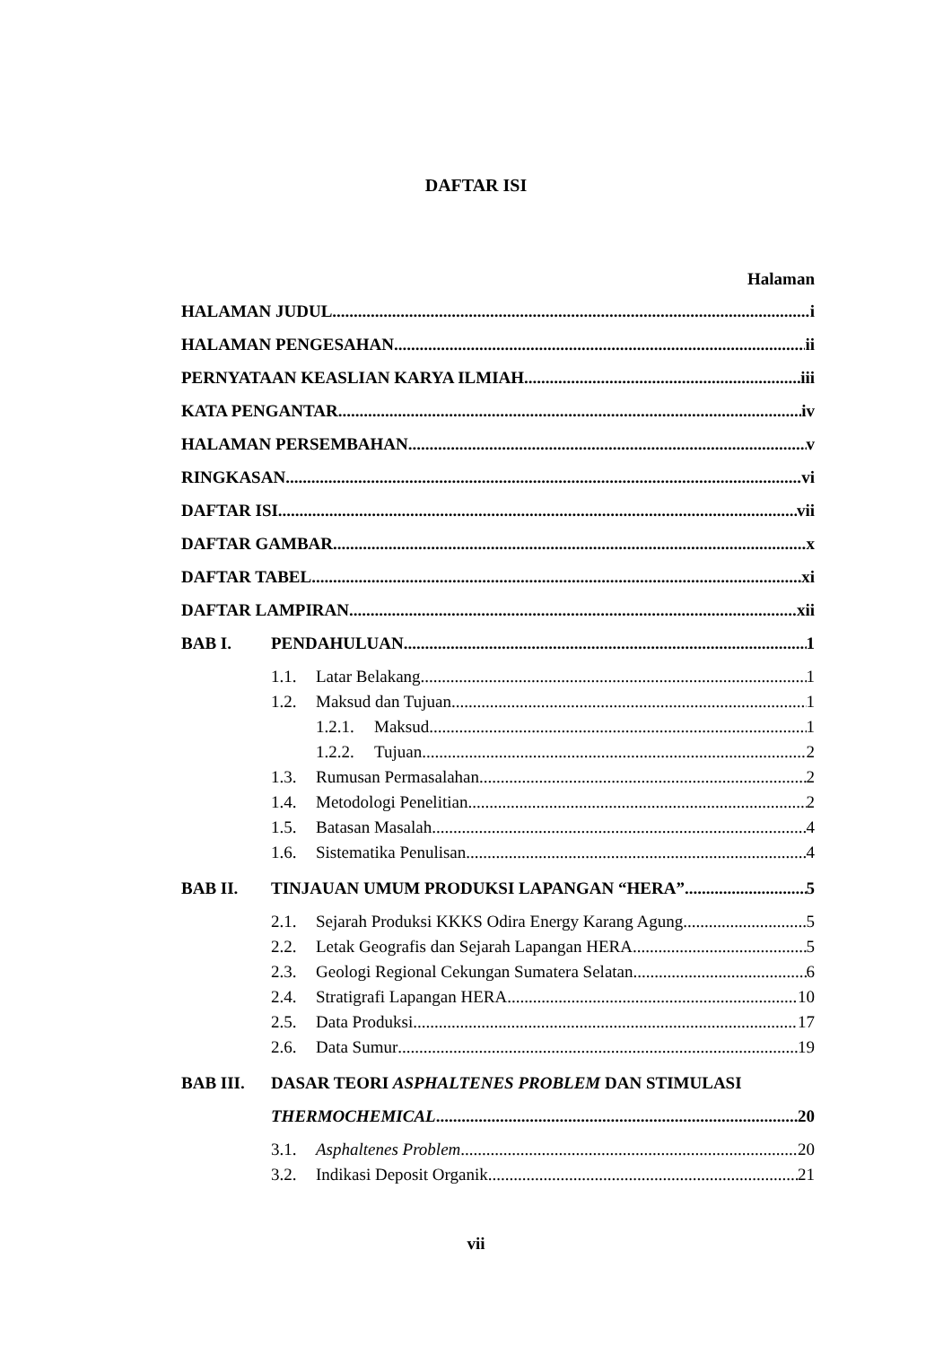DAFTAR ISI
Halaman
HALAMAN JUDUL i
HALAMAN PENGESAHAN ii
PERNYATAAN KEASLIAN KARYA ILMIAH iii
KATA PENGANTAR iv
HALAMAN PERSEMBAHAN v
RINGKASAN vi
DAFTAR ISI vii
DAFTAR GAMBAR x
DAFTAR TABEL xi
DAFTAR LAMPIRAN xii
BAB I. PENDAHULUAN 1
1.1. Latar Belakang 1
1.2. Maksud dan Tujuan 1
1.2.1. Maksud 1
1.2.2. Tujuan 2
1.3. Rumusan Permasalahan 2
1.4. Metodologi Penelitian 2
1.5. Batasan Masalah 4
1.6. Sistematika Penulisan 4
BAB II. TINJAUAN UMUM PRODUKSI LAPANGAN “HERA” 5
2.1. Sejarah Produksi KKKS Odira Energy Karang Agung 5
2.2. Letak Geografis dan Sejarah Lapangan HERA 5
2.3. Geologi Regional Cekungan Sumatera Selatan 6
2.4. Stratigrafi Lapangan HERA 10
2.5. Data Produksi 17
2.6. Data Sumur 19
BAB III. DASAR TEORI ASPHALTENES PROBLEM DAN STIMULASI
THERMOCHEMICAL 20
3.1. Asphaltenes Problem 20
3.2. Indikasi Deposit Organik 21
vii